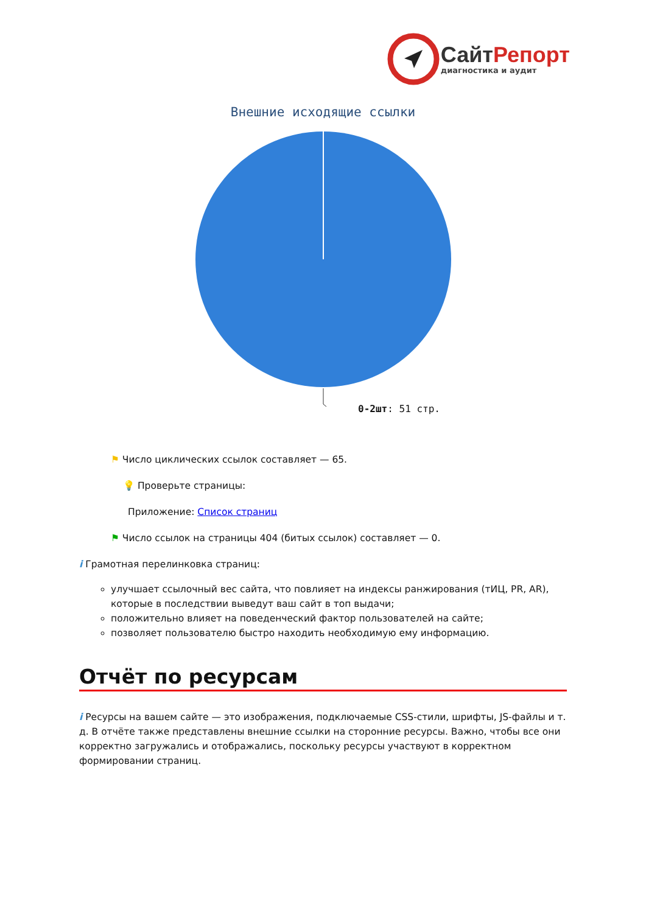Сайт Репорт
диагностика и аудит
Внешние исходящие ссылки
0-2шт: 51 стр.
⚑ Число циклических ссылок составляет — 65.
💡 Проверьте страницы:
Приложение: Список страниц
⚑ Число ссылок на страницы 404 (битых ссылок) составляет — 0.
i Грамотная перелинковка страниц:
улучшает ссылочный вес сайта, что повлияет на индексы ранжирования (тИЦ, PR, AR), которые в последствии выведут ваш сайт в топ выдачи;
положительно влияет на поведенческий фактор пользователей на сайте;
позволяет пользователю быстро находить необходимую ему информацию.
Отчёт по ресурсам
i Ресурсы на вашем сайте — это изображения, подключаемые CSS-стили, шрифты, JS-файлы и т. д. В отчёте также представлены внешние ссылки на сторонние ресурсы. Важно, чтобы все они корректно загружались и отображались, поскольку ресурсы участвуют в корректном формировании страниц.